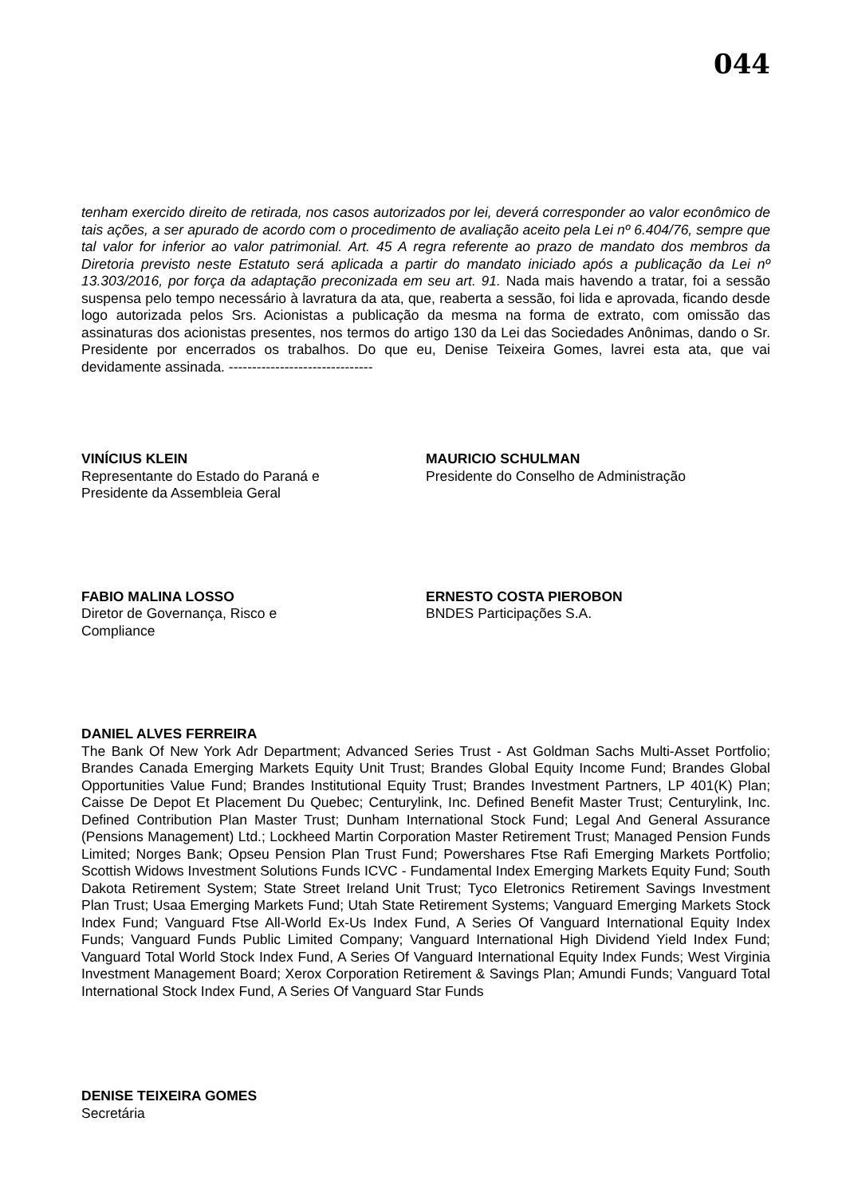044
tenham exercido direito de retirada, nos casos autorizados por lei, deverá corresponder ao valor econômico de tais ações, a ser apurado de acordo com o procedimento de avaliação aceito pela Lei nº 6.404/76, sempre que tal valor for inferior ao valor patrimonial. Art. 45 A regra referente ao prazo de mandato dos membros da Diretoria previsto neste Estatuto será aplicada a partir do mandato iniciado após a publicação da Lei nº 13.303/2016, por força da adaptação preconizada em seu art. 91. Nada mais havendo a tratar, foi a sessão suspensa pelo tempo necessário à lavratura da ata, que, reaberta a sessão, foi lida e aprovada, ficando desde logo autorizada pelos Srs. Acionistas a publicação da mesma na forma de extrato, com omissão das assinaturas dos acionistas presentes, nos termos do artigo 130 da Lei das Sociedades Anônimas, dando o Sr. Presidente por encerrados os trabalhos. Do que eu, Denise Teixeira Gomes, lavrei esta ata, que vai devidamente assinada. -------------------------------
VINÍCIUS KLEIN
Representante do Estado do Paraná e
Presidente da Assembleia Geral
MAURICIO SCHULMAN
Presidente do Conselho de Administração
FABIO MALINA LOSSO
Diretor de Governança, Risco e
Compliance
ERNESTO COSTA PIEROBON
BNDES Participações S.A.
DANIEL ALVES FERREIRA
The Bank Of New York Adr Department; Advanced Series Trust - Ast Goldman Sachs Multi-Asset Portfolio; Brandes Canada Emerging Markets Equity Unit Trust; Brandes Global Equity Income Fund; Brandes Global Opportunities Value Fund; Brandes Institutional Equity Trust; Brandes Investment Partners, LP 401(K) Plan; Caisse De Depot Et Placement Du Quebec; Centurylink, Inc. Defined Benefit Master Trust; Centurylink, Inc. Defined Contribution Plan Master Trust; Dunham International Stock Fund; Legal And General Assurance (Pensions Management) Ltd.; Lockheed Martin Corporation Master Retirement Trust; Managed Pension Funds Limited; Norges Bank; Opseu Pension Plan Trust Fund; Powershares Ftse Rafi Emerging Markets Portfolio; Scottish Widows Investment Solutions Funds ICVC - Fundamental Index Emerging Markets Equity Fund; South Dakota Retirement System; State Street Ireland Unit Trust; Tyco Eletronics Retirement Savings Investment Plan Trust; Usaa Emerging Markets Fund; Utah State Retirement Systems; Vanguard Emerging Markets Stock Index Fund; Vanguard Ftse All-World Ex-Us Index Fund, A Series Of Vanguard International Equity Index Funds; Vanguard Funds Public Limited Company; Vanguard International High Dividend Yield Index Fund; Vanguard Total World Stock Index Fund, A Series Of Vanguard International Equity Index Funds; West Virginia Investment Management Board; Xerox Corporation Retirement & Savings Plan; Amundi Funds; Vanguard Total International Stock Index Fund, A Series Of Vanguard Star Funds
DENISE TEIXEIRA GOMES
Secretária